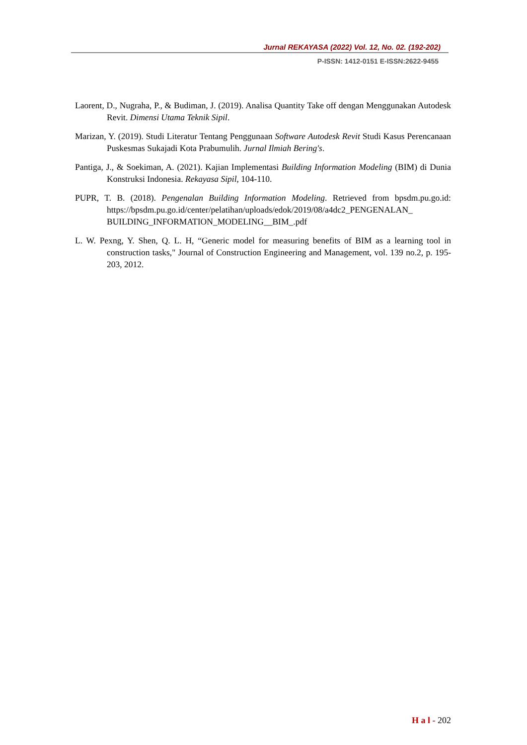Jurnal REKAYASA (2022) Vol. 12, No. 02. (192-202)
P-ISSN: 1412-0151 E-ISSN:2622-9455
Laorent, D., Nugraha, P., & Budiman, J. (2019). Analisa Quantity Take off dengan Menggunakan Autodesk Revit. Dimensi Utama Teknik Sipil.
Marizan, Y. (2019). Studi Literatur Tentang Penggunaan Software Autodesk Revit Studi Kasus Perencanaan Puskesmas Sukajadi Kota Prabumulih. Jurnal Ilmiah Bering's.
Pantiga, J., & Soekiman, A. (2021). Kajian Implementasi Building Information Modeling (BIM) di Dunia Konstruksi Indonesia. Rekayasa Sipil, 104-110.
PUPR, T. B. (2018). Pengenalan Building Information Modeling. Retrieved from bpsdm.pu.go.id: https://bpsdm.pu.go.id/center/pelatihan/uploads/edok/2019/08/a4dc2_PENGENALAN_ BUILDING_INFORMATION_MODELING__BIM_.pdf
L. W. Pexng, Y. Shen, Q. L. H, “Generic model for measuring benefits of BIM as a learning tool in construction tasks," Journal of Construction Engineering and Management, vol. 139 no.2, p. 195-203, 2012.
H a l - 202